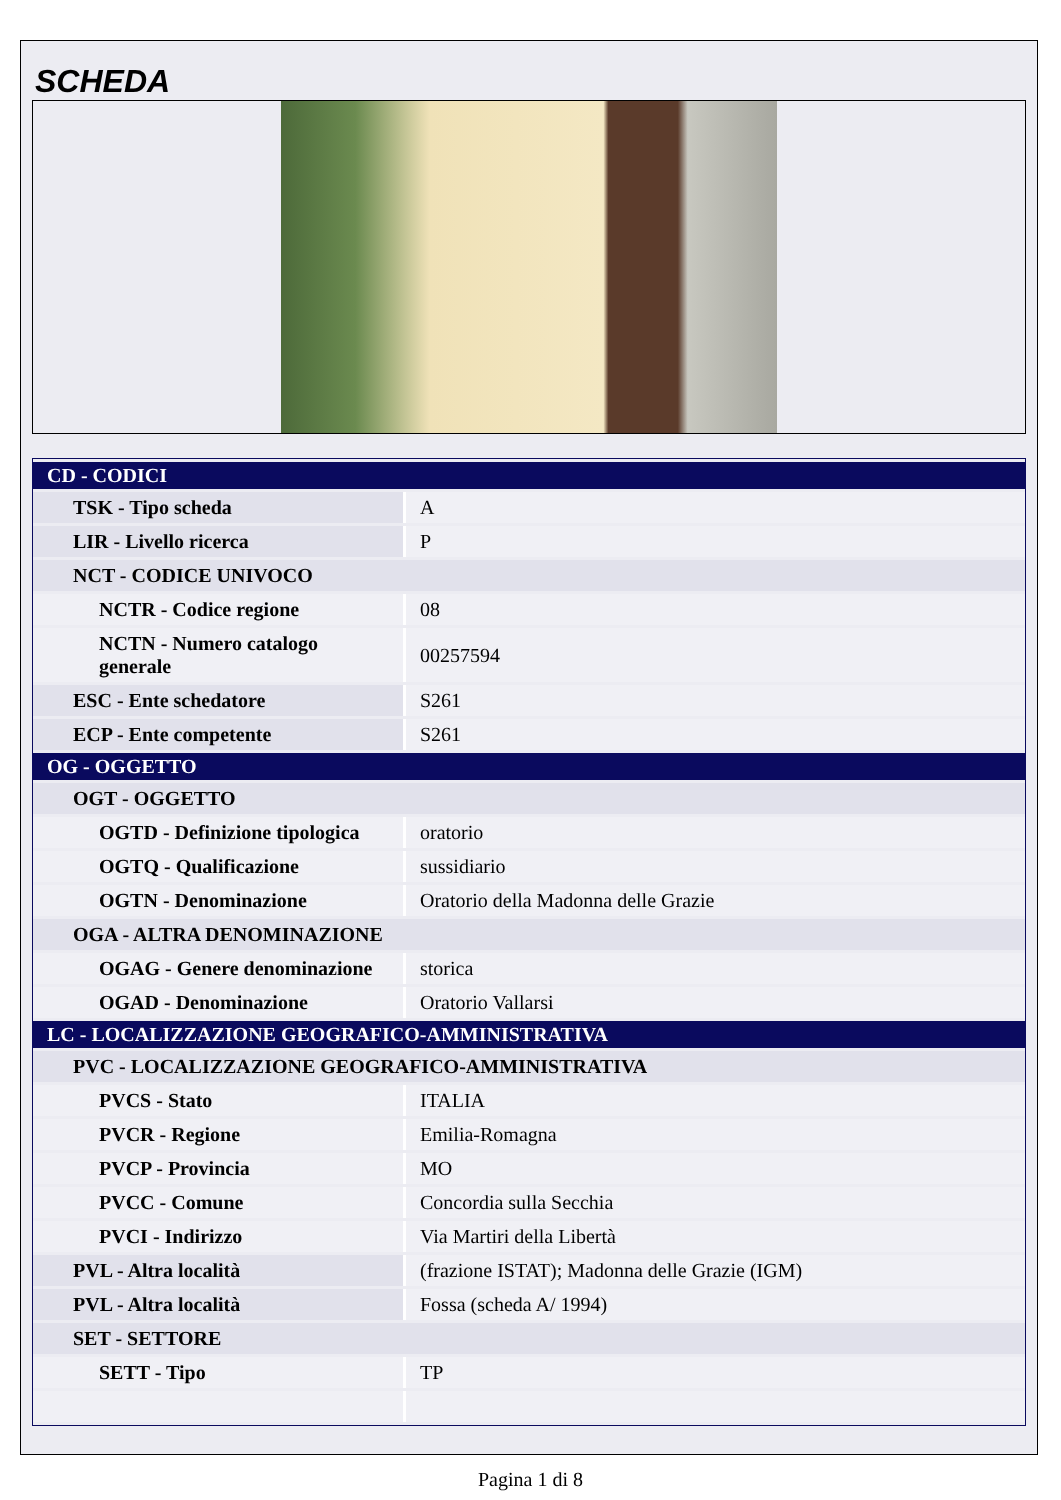SCHEDA
| CD - CODICI | |
| TSK - Tipo scheda | A |
| LIR - Livello ricerca | P |
| NCT - CODICE UNIVOCO | |
| NCTR - Codice regione | 08 |
| NCTN - Numero catalogo generale | 00257594 |
| ESC - Ente schedatore | S261 |
| ECP - Ente competente | S261 |
| OG - OGGETTO | |
| OGT - OGGETTO | |
| OGTD - Definizione tipologica | oratorio |
| OGTQ - Qualificazione | sussidiario |
| OGTN - Denominazione | Oratorio della Madonna delle Grazie |
| OGA - ALTRA DENOMINAZIONE | |
| OGAG - Genere denominazione | storica |
| OGAD - Denominazione | Oratorio Vallarsi |
| LC - LOCALIZZAZIONE GEOGRAFICO-AMMINISTRATIVA | |
| PVC - LOCALIZZAZIONE GEOGRAFICO-AMMINISTRATIVA | |
| PVCS - Stato | ITALIA |
| PVCR - Regione | Emilia-Romagna |
| PVCP - Provincia | MO |
| PVCC - Comune | Concordia sulla Secchia |
| PVCI - Indirizzo | Via Martiri della Libertà |
| PVL - Altra località | (frazione ISTAT); Madonna delle Grazie (IGM) |
| PVL - Altra località | Fossa (scheda A/ 1994) |
| SET - SETTORE | |
| SETT - Tipo | TP |
Pagina 1 di 8